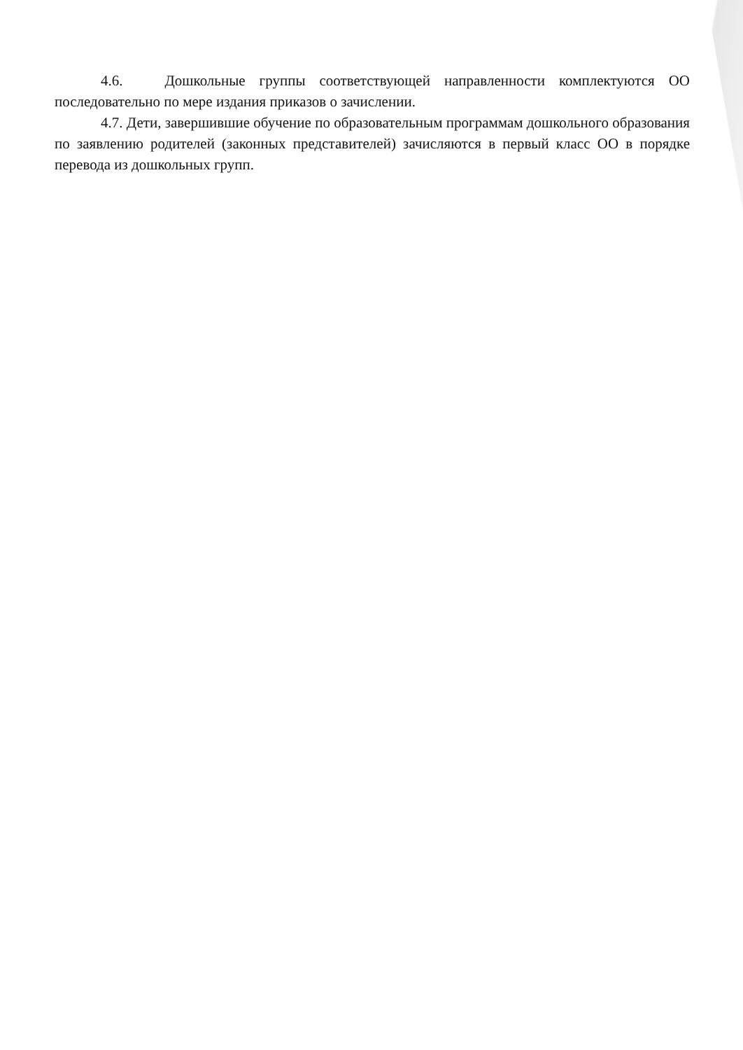4.6. Дошкольные группы соответствующей направленности комплектуются ОО последовательно по мере издания приказов о зачислении.
4.7. Дети, завершившие обучение по образовательным программам дошкольного образования по заявлению родителей (законных представителей) зачисляются в первый класс ОО в порядке перевода из дошкольных групп.